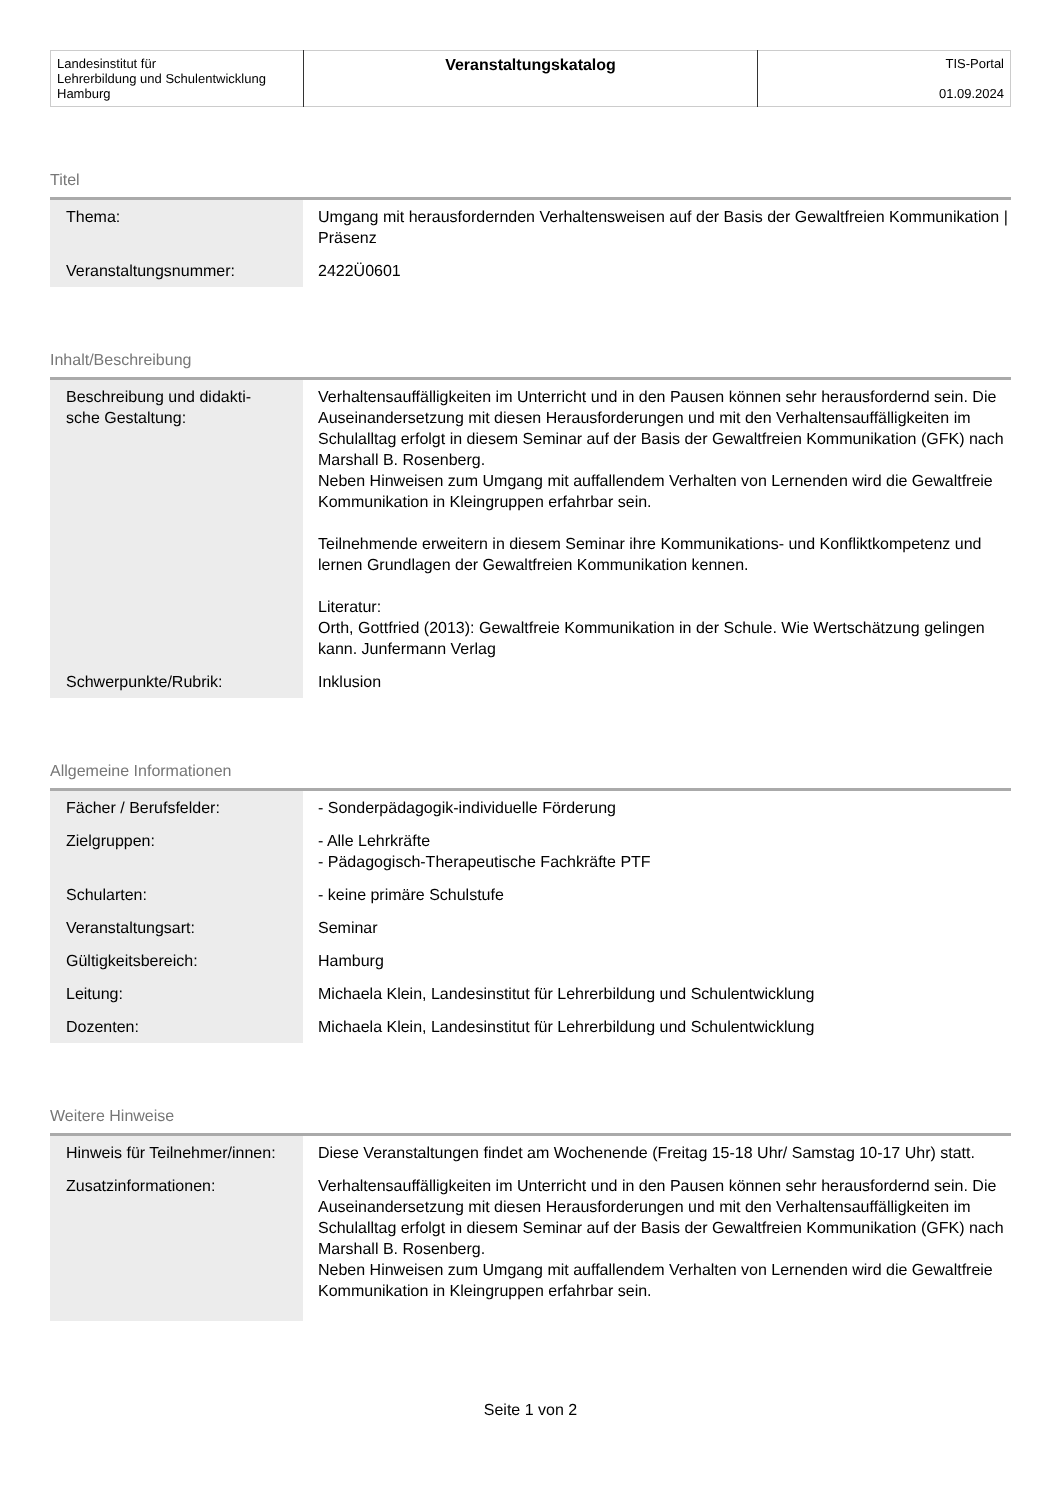| Landesinstitut für Lehrerbildung und Schulentwicklung Hamburg | Veranstaltungskatalog | TIS-Portal 01.09.2024 |
Titel
| Thema: | Umgang mit herausfordernden Verhaltensweisen auf der Basis der Gewaltfreien Kommunikation / Präsenz |
| Veranstaltungsnummer: | 2422Ü0601 |
Inhalt/Beschreibung
| Beschreibung und didakti- sche Gestaltung: | Verhaltensauffälligkeiten im Unterricht und in den Pausen können sehr herausfordernd sein. Die Auseinandersetzung mit diesen Herausforderungen und mit den Verhaltensauffälligkeiten im Schulalltag erfolgt in diesem Seminar auf der Basis der Gewaltfreien Kommunikation (GFK) nach Marshall B. Rosenberg. Neben Hinweisen zum Umgang mit auffallendem Verhalten von Lernenden wird die Gewaltfreie Kommunikation in Kleingruppen erfahrbar sein. Teilnehmende erweitern in diesem Seminar ihre Kommunikations- und Konfliktkompetenz und lernen Grundlagen der Gewaltfreien Kommunikation kennen. Literatur: Orth, Gottfried (2013): Gewaltfreie Kommunikation in der Schule. Wie Wertschätzung gelingen kann. Junfermann Verlag |
| Schwerpunkte/Rubrik: | Inklusion |
Allgemeine Informationen
| Fächer / Berufsfelder: | - Sonderpädagogik-individuelle Förderung |
| Zielgruppen: | - Alle Lehrkräfte - Pädagogisch-Therapeutische Fachkräfte PTF |
| Schularten: | - keine primäre Schulstufe |
| Veranstaltungsart: | Seminar |
| Gültigkeitsbereich: | Hamburg |
| Leitung: | Michaela Klein, Landesinstitut für Lehrerbildung und Schulentwicklung |
| Dozenten: | Michaela Klein, Landesinstitut für Lehrerbildung und Schulentwicklung |
Weitere Hinweise
| Hinweis für Teilnehmer/innen: | Diese Veranstaltungen findet am Wochenende (Freitag 15-18 Uhr/ Samstag 10-17 Uhr) statt. |
| Zusatzinformationen: | Verhaltensauffälligkeiten im Unterricht und in den Pausen können sehr herausfordernd sein. Die Auseinandersetzung mit diesen Herausforderungen und mit den Verhaltensauffälligkeiten im Schulalltag erfolgt in diesem Seminar auf der Basis der Gewaltfreien Kommunikation (GFK) nach Marshall B. Rosenberg. Neben Hinweisen zum Umgang mit auffallendem Verhalten von Lernenden wird die Gewaltfreie Kommunikation in Kleingruppen erfahrbar sein. |
Seite 1 von 2